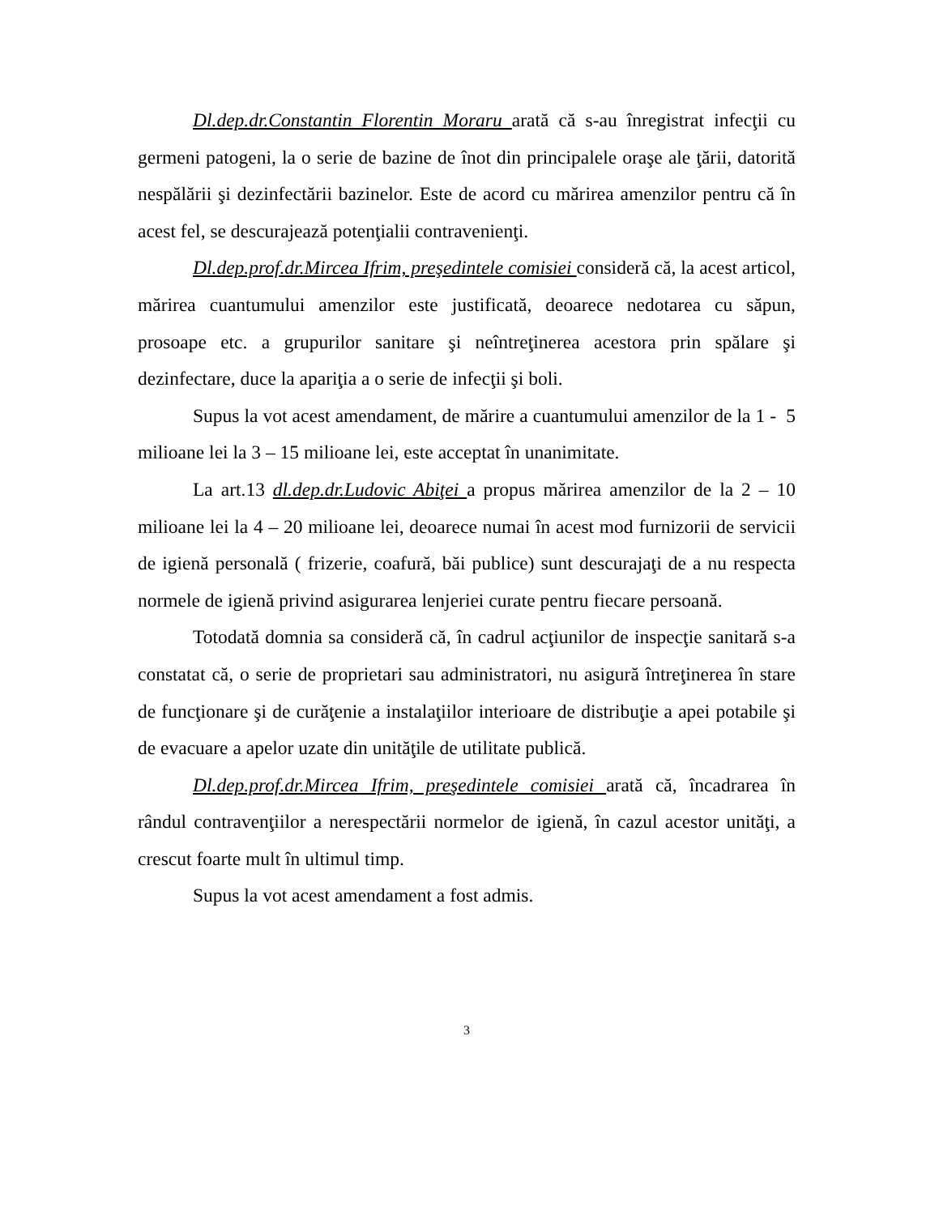Dl.dep.dr.Constantin Florentin Moraru arată că s-au înregistrat infecţii cu germeni patogeni, la o serie de bazine de înot din principalele oraşe ale ţării, datorită nespălării şi dezinfectării bazinelor. Este de acord cu mărirea amenzilor pentru că în acest fel, se descurajează potenţialii contravenienţi.
Dl.dep.prof.dr.Mircea Ifrim, preşedintele comisiei consideră că, la acest articol, mărirea cuantumului amenzilor este justificată, deoarece nedotarea cu săpun, prosoape etc. a grupurilor sanitare şi neîntreţinerea acestora prin spălare şi dezinfectare, duce la apariţia a o serie de infecţii şi boli.
Supus la vot acest amendament, de mărire a cuantumului amenzilor de la 1 - 5 milioane lei la 3 – 15 milioane lei, este acceptat în unanimitate.
La art.13 dl.dep.dr.Ludovic Abiţei a propus mărirea amenzilor de la 2 – 10 milioane lei la 4 – 20 milioane lei, deoarece numai în acest mod furnizorii de servicii de igienă personală ( frizerie, coafură, băi publice) sunt descurajaţi de a nu respecta normele de igienă privind asigurarea lenjeriei curate pentru fiecare persoană.
Totodată domnia sa consideră că, în cadrul acţiunilor de inspecţie sanitară s-a constatat că, o serie de proprietari sau administratori, nu asigură întreţinerea în stare de funcţionare şi de curăţenie a instalaţiilor interioare de distribuţie a apei potabile şi de evacuare a apelor uzate din unităţile de utilitate publică.
Dl.dep.prof.dr.Mircea Ifrim, preşedintele comisiei arată că, încadrarea în rândul contravenţiilor a nerespectării normelor de igienă, în cazul acestor unităţi, a crescut foarte mult în ultimul timp.
Supus la vot acest amendament a fost admis.
3